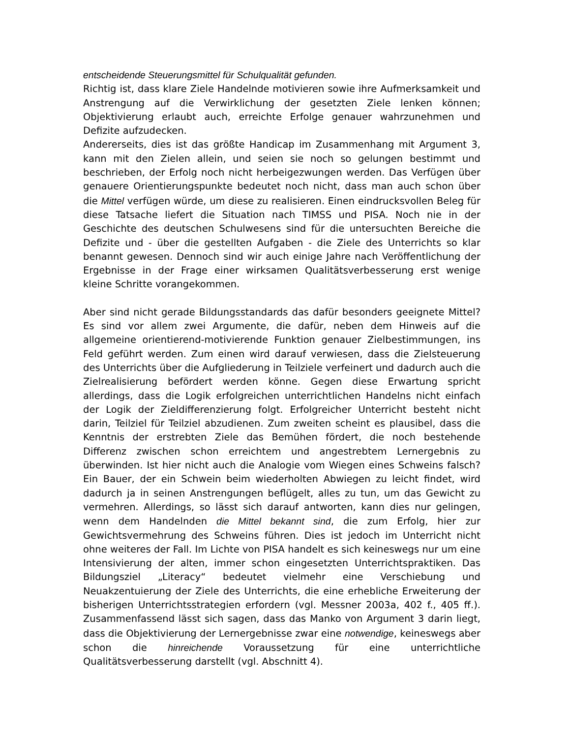entscheidende Steuerungsmittel für Schulqualität gefunden.
Richtig ist, dass klare Ziele Handelnde motivieren sowie ihre Aufmerksamkeit und Anstrengung auf die Verwirklichung der gesetzten Ziele lenken können; Objektivierung erlaubt auch, erreichte Erfolge genauer wahrzunehmen und Defizite aufzudecken.
Andererseits, dies ist das größte Handicap im Zusammenhang mit Argument 3, kann mit den Zielen allein, und seien sie noch so gelungen bestimmt und beschrieben, der Erfolg noch nicht herbeigezwungen werden. Das Verfügen über genauere Orientierungspunkte bedeutet noch nicht, dass man auch schon über die Mittel verfügen würde, um diese zu realisieren. Einen eindrucksvollen Beleg für diese Tatsache liefert die Situation nach TIMSS und PISA. Noch nie in der Geschichte des deutschen Schulwesens sind für die untersuchten Bereiche die Defizite und - über die gestellten Aufgaben - die Ziele des Unterrichts so klar benannt gewesen. Dennoch sind wir auch einige Jahre nach Veröffentlichung der Ergebnisse in der Frage einer wirksamen Qualitätsverbesserung erst wenige kleine Schritte vorangekommen.
Aber sind nicht gerade Bildungsstandards das dafür besonders geeignete Mittel? Es sind vor allem zwei Argumente, die dafür, neben dem Hinweis auf die allgemeine orientierend-motivierende Funktion genauer Zielbestimmungen, ins Feld geführt werden. Zum einen wird darauf verwiesen, dass die Zielsteuerung des Unterrichts über die Aufgliederung in Teilziele verfeinert und dadurch auch die Zielrealisierung befördert werden könne. Gegen diese Erwartung spricht allerdings, dass die Logik erfolgreichen unterrichtlichen Handelns nicht einfach der Logik der Zieldifferenzierung folgt. Erfolgreicher Unterricht besteht nicht darin, Teilziel für Teilziel abzudienen. Zum zweiten scheint es plausibel, dass die Kenntnis der erstrebten Ziele das Bemühen fördert, die noch bestehende Differenz zwischen schon erreichtem und angestrebtem Lernergebnis zu überwinden. Ist hier nicht auch die Analogie vom Wiegen eines Schweins falsch? Ein Bauer, der ein Schwein beim wiederholten Abwiegen zu leicht findet, wird dadurch ja in seinen Anstrengungen beflügelt, alles zu tun, um das Gewicht zu vermehren. Allerdings, so lässt sich darauf antworten, kann dies nur gelingen, wenn dem Handelnden die Mittel bekannt sind, die zum Erfolg, hier zur Gewichtsvermehrung des Schweins führen. Dies ist jedoch im Unterricht nicht ohne weiteres der Fall. Im Lichte von PISA handelt es sich keineswegs nur um eine Intensivierung der alten, immer schon eingesetzten Unterrichtspraktiken. Das Bildungsziel „Literacy“ bedeutet vielmehr eine Verschiebung und Neuakzentuierung der Ziele des Unterrichts, die eine erhebliche Erweiterung der bisherigen Unterrichtsstrategien erfordern (vgl. Messner 2003a, 402 f., 405 ff.). Zusammenfassend lässt sich sagen, dass das Manko von Argument 3 darin liegt, dass die Objektivierung der Lernergebnisse zwar eine notwendige, keineswegs aber schon die hinreichende Voraussetzung für eine unterrichtliche Qualitätsverbesserung darstellt (vgl. Abschnitt 4).